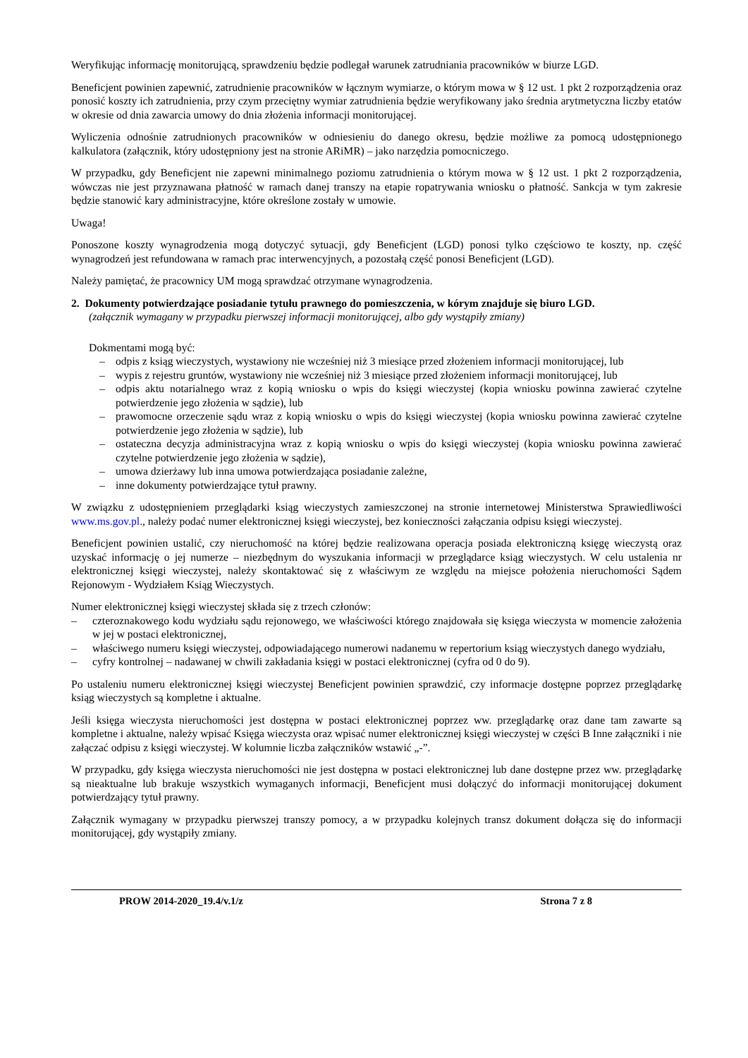Weryfikując informację monitorującą, sprawdzeniu będzie podlegał warunek zatrudniania pracowników w biurze LGD.
Beneficjent powinien zapewnić, zatrudnienie pracowników w łącznym wymiarze, o którym mowa w § 12 ust. 1 pkt 2 rozporządzenia oraz ponosić koszty ich zatrudnienia, przy czym przeciętny wymiar zatrudnienia będzie weryfikowany jako średnia arytmetyczna liczby etatów w okresie od dnia zawarcia umowy do dnia złożenia informacji monitorującej.
Wyliczenia odnośnie zatrudnionych pracowników w odniesieniu do danego okresu, będzie możliwe za pomocą udostępnionego kalkulatora (załącznik, który udostępniony jest na stronie ARiMR) – jako narzędzia pomocniczego.
W przypadku, gdy Beneficjent nie zapewni minimalnego poziomu zatrudnienia o którym mowa w § 12 ust. 1 pkt 2 rozporządzenia, wówczas nie jest przyznawana płatność w ramach danej transzy na etapie ropatrywania wniosku o płatność. Sankcja w tym zakresie będzie stanowić kary administracyjne, które określone zostały w umowie.
Uwaga!
Ponoszone koszty wynagrodzenia mogą dotyczyć sytuacji, gdy Beneficjent (LGD) ponosi tylko częściowo te koszty, np. część wynagrodzeń jest refundowana w ramach prac interwencyjnych, a pozostałą część ponosi Beneficjent (LGD).
Należy pamiętać, że pracownicy UM mogą sprawdzać otrzymane wynagrodzenia.
2. Dokumenty potwierdzające posiadanie tytułu prawnego do pomieszczenia, w kórym znajduje się biuro LGD.
(załącznik wymagany w przypadku pierwszej informacji monitorującej, albo gdy wystąpiły zmiany)
Dokmentami mogą być:
– odpis z ksiąg wieczystych, wystawiony nie wcześniej niż 3 miesiące przed złożeniem informacji monitorującej, lub
– wypis z rejestru gruntów, wystawiony nie wcześniej niż 3 miesiące przed złożeniem informacji monitorującej, lub
– odpis aktu notarialnego wraz z kopią wniosku o wpis do księgi wieczystej (kopia wniosku powinna zawierać czytelne potwierdzenie jego złożenia w sądzie), lub
– prawomocne orzeczenie sądu wraz z kopią wniosku o wpis do księgi wieczystej (kopia wniosku powinna zawierać czytelne potwierdzenie jego złożenia w sądzie), lub
– ostateczna decyzja administracyjna wraz z kopią wniosku o wpis do księgi wieczystej (kopia wniosku powinna zawierać czytelne potwierdzenie jego złożenia w sądzie),
– umowa dzierżawy lub inna umowa potwierdzająca posiadanie zależne,
– inne dokumenty potwierdzające tytuł prawny.
W związku z udostępnieniem przeglądarki ksiąg wieczystych zamieszczonej na stronie internetowej Ministerstwa Sprawiedliwości www.ms.gov.pl., należy podać numer elektronicznej księgi wieczystej, bez konieczności załączania odpisu księgi wieczystej.
Beneficjent powinien ustalić, czy nieruchomość na której będzie realizowana operacja posiada elektroniczną księgę wieczystą oraz uzyskać informację o jej numerze – niezbędnym do wyszukania informacji w przeglądarce ksiąg wieczystych. W celu ustalenia nr elektronicznej księgi wieczystej, należy skontaktować się z właściwym ze względu na miejsce położenia nieruchomości Sądem Rejonowym - Wydziałem Ksiąg Wieczystych.
Numer elektronicznej księgi wieczystej składa się z trzech członów:
– czteroznakowego kodu wydziału sądu rejonowego, we właściwości którego znajdowała się księga wieczysta w momencie założenia w jej w postaci elektronicznej,
– właściwego numeru księgi wieczystej, odpowiadającego numerowi nadanemu w repertorium ksiąg wieczystych danego wydziału,
– cyfry kontrolnej – nadawanej w chwili zakładania księgi w postaci elektronicznej (cyfra od 0 do 9).
Po ustaleniu numeru elektronicznej księgi wieczystej Beneficjent powinien sprawdzić, czy informacje dostępne poprzez przeglądarkę ksiąg wieczystych są kompletne i aktualne.
Jeśli księga wieczysta nieruchomości jest dostępna w postaci elektronicznej poprzez ww. przeglądarkę oraz dane tam zawarte są kompletne i aktualne, należy wpisać Księga wieczysta oraz wpisać numer elektronicznej księgi wieczystej w części B Inne załączniki i nie załączać odpisu z księgi wieczystej. W kolumnie liczba załączników wstawić „-”.
W przypadku, gdy księga wieczysta nieruchomości nie jest dostępna w postaci elektronicznej lub dane dostępne przez ww. przeglądarkę są nieaktualne lub brakuje wszystkich wymaganych informacji, Beneficjent musi dołączyć do informacji monitorującej dokument potwierdzający tytuł prawny.
Załącznik wymagany w przypadku pierwszej transzy pomocy, a w przypadku kolejnych transz dokument dołącza się do informacji monitorującej, gdy wystąpiły zmiany.
PROW 2014-2020_19.4/v.1/z Strona 7 z 8